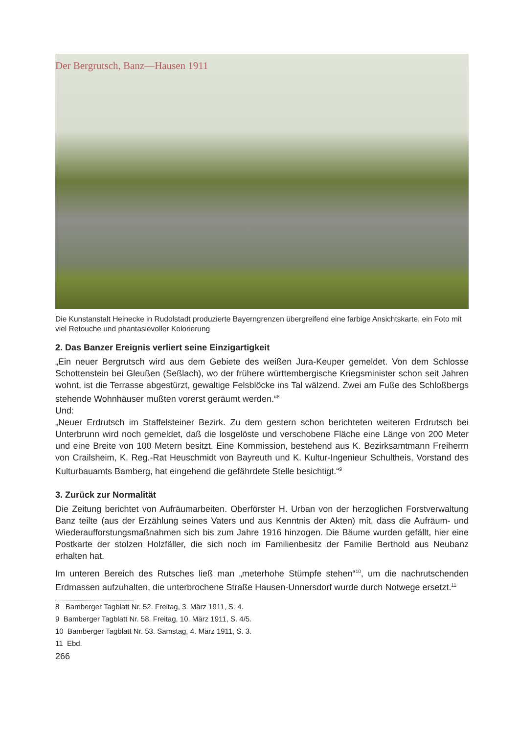Der Bergrutsch, Banz—Hausen 1911
Die Kunstanstalt Heinecke in Rudolstadt produzierte Bayerngrenzen übergreifend eine farbige Ansichtskarte, ein Foto mit viel Retouche und phantasievoller Kolorierung
2. Das Banzer Ereignis verliert seine Einzigartigkeit
„Ein neuer Bergrutsch wird aus dem Gebiete des weißen Jura-Keuper gemeldet. Von dem Schlosse Schottenstein bei Gleußen (Seßlach), wo der frühere württembergische Kriegsminister schon seit Jahren wohnt, ist die Terrasse abgestürzt, gewaltige Felsblöcke ins Tal wälzend. Zwei am Fuße des Schloßbergs stehende Wohnhäuser mußten vorerst geräumt werden.“<sup>8</sup>
Und:
„Neuer Erdrutsch im Staffelsteiner Bezirk. Zu dem gestern schon berichteten weiteren Erdrutsch bei Unterbrunn wird noch gemeldet, daß die losgelöste und verschobene Fläche eine Länge von 200 Meter und eine Breite von 100 Metern besitzt. Eine Kommission, bestehend aus K. Bezirksamtmann Freiherrn von Crailsheim, K. Reg.-Rat Heuschmidt von Bayreuth und K. Kultur-Ingenieur Schultheis, Vorstand des Kulturbauamts Bamberg, hat eingehend die gefährdete Stelle besichtigt.“<sup>9</sup>
3. Zurück zur Normalität
Die Zeitung berichtet von Aufräumarbeiten. Oberförster H. Urban von der herzoglichen Forstverwaltung Banz teilte (aus der Erzählung seines Vaters und aus Kenntnis der Akten) mit, dass die Aufräum- und Wiederaufforstungsmaßnahmen sich bis zum Jahre 1916 hinzogen. Die Bäume wurden gefällt, hier eine Postkarte der stolzen Holzfäller, die sich noch im Familienbesitz der Familie Berthold aus Neubanz erhalten hat.
Im unteren Bereich des Rutsches ließ man „meterhohe Stümpfe stehen“<sup>10</sup>, um die nachrutschenden Erdmassen aufzuhalten, die unterbrochene Straße Hausen-Unnersdorf wurde durch Notwege ersetzt.<sup>11</sup>
8 Bamberger Tagblatt Nr. 52. Freitag, 3. März 1911, S. 4.
9 Bamberger Tagblatt Nr. 58. Freitag, 10. März 1911, S. 4/5.
10 Bamberger Tagblatt Nr. 53. Samstag, 4. März 1911, S. 3.
11 Ebd.
266